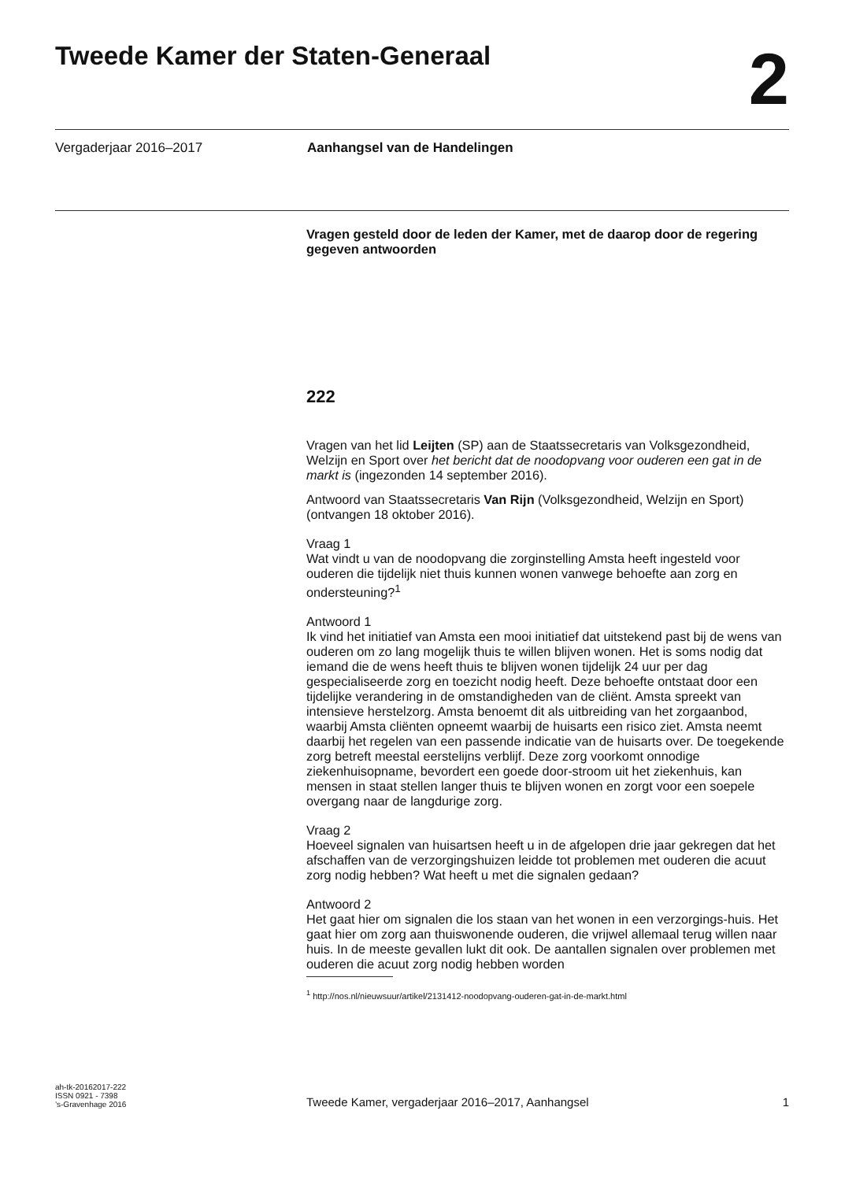Tweede Kamer der Staten-Generaal
2
Vergaderjaar 2016–2017 Aanhangsel van de Handelingen
Vragen gesteld door de leden der Kamer, met de daarop door de regering gegeven antwoorden
222
Vragen van het lid Leijten (SP) aan de Staatssecretaris van Volksgezondheid, Welzijn en Sport over het bericht dat de noodopvang voor ouderen een gat in de markt is (ingezonden 14 september 2016).
Antwoord van Staatssecretaris Van Rijn (Volksgezondheid, Welzijn en Sport) (ontvangen 18 oktober 2016).
Vraag 1
Wat vindt u van de noodopvang die zorginstelling Amsta heeft ingesteld voor ouderen die tijdelijk niet thuis kunnen wonen vanwege behoefte aan zorg en ondersteuning?<sup>1</sup>
Antwoord 1
Ik vind het initiatief van Amsta een mooi initiatief dat uitstekend past bij de wens van ouderen om zo lang mogelijk thuis te willen blijven wonen. Het is soms nodig dat iemand die de wens heeft thuis te blijven wonen tijdelijk 24 uur per dag gespecialiseerde zorg en toezicht nodig heeft. Deze behoefte ontstaat door een tijdelijke verandering in de omstandigheden van de cliënt. Amsta spreekt van intensieve herstelzorg. Amsta benoemt dit als uitbreiding van het zorgaanbod, waarbij Amsta cliënten opneemt waarbij de huisarts een risico ziet. Amsta neemt daarbij het regelen van een passende indicatie van de huisarts over. De toegekende zorg betreft meestal eerstelijns verblijf. Deze zorg voorkomt onnodige ziekenhuisopname, bevordert een goede door-stroom uit het ziekenhuis, kan mensen in staat stellen langer thuis te blijven wonen en zorgt voor een soepele overgang naar de langdurige zorg.
Vraag 2
Hoeveel signalen van huisartsen heeft u in de afgelopen drie jaar gekregen dat het afschaffen van de verzorgingshuizen leidde tot problemen met ouderen die acuut zorg nodig hebben? Wat heeft u met die signalen gedaan?
Antwoord 2
Het gaat hier om signalen die los staan van het wonen in een verzorgings-huis. Het gaat hier om zorg aan thuiswonende ouderen, die vrijwel allemaal terug willen naar huis. In de meeste gevallen lukt dit ook. De aantallen signalen over problemen met ouderen die acuut zorg nodig hebben worden
<sup>1</sup> http://nos.nl/nieuwsuur/artikel/2131412-noodopvang-ouderen-gat-in-de-markt.html
ah-tk-20162017-222
ISSN 0921 - 7398
’s-Gravenhage 2016
Tweede Kamer, vergaderjaar 2016–2017, Aanhangsel
1